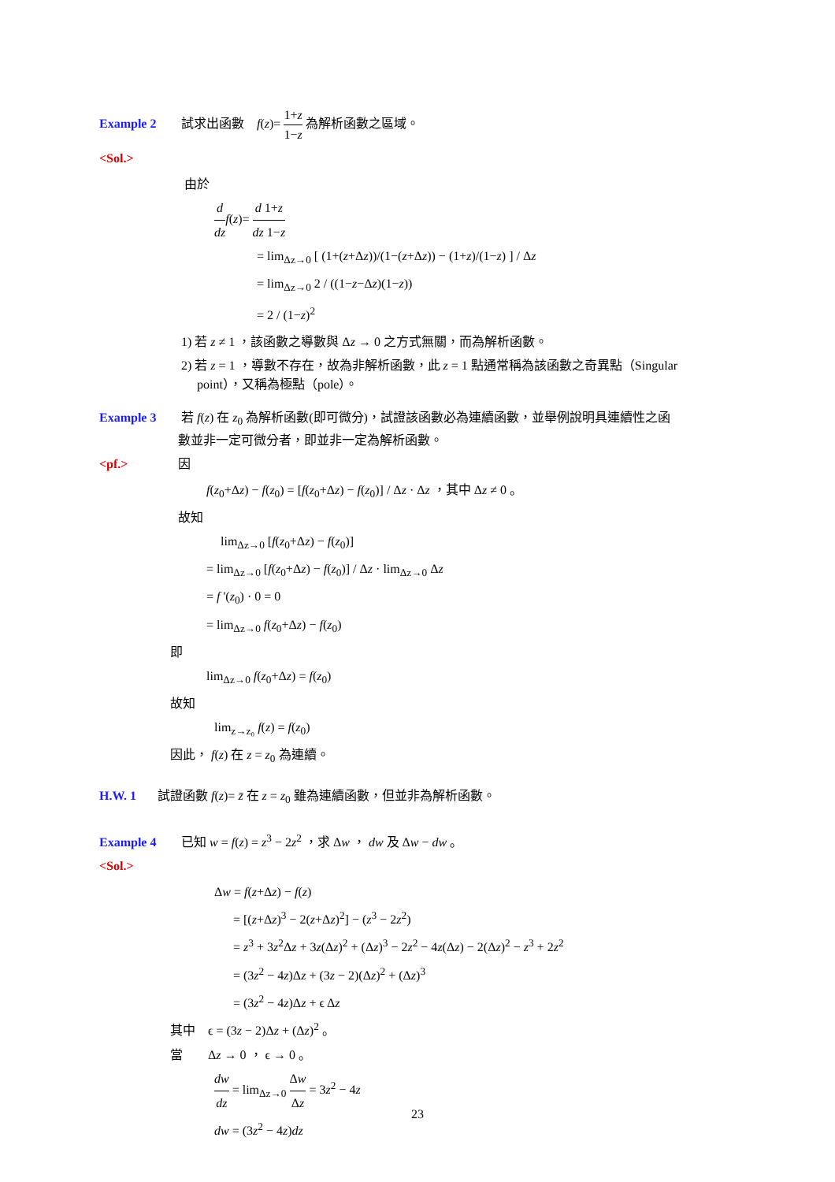Example 2 試求出函數 f(z)= 1+z 1−z 為解析函數之區域。
<Sol.>
由於
d dz f(z)= d 1+z dz 1−z
= lim<sub>Δz→0</sub> [ (1+(z+Δz))/(1−(z+Δz)) − (1+z)/(1−z) ] / Δz
= lim<sub>Δz→0</sub> 2 / ((1−z−Δz)(1−z))
= 2 / (1−z)<sup>2</sup>
1) 若 z ≠ 1 ，該函數之導數與 Δz → 0 之方式無關，而為解析函數。
2) 若 z = 1 ，導數不存在，故為非解析函數，此 z = 1 點通常稱為該函數之奇異點（Singular
point），又稱為極點（pole）。
Example 3 若 f(z) 在 z<sub>0</sub> 為解析函數(即可微分)，試證該函數必為連續函數，並舉例說明具連續性之函
數並非一定可微分者，即並非一定為解析函數。
<pf.> 因
f(z<sub>0</sub>+Δz) − f(z<sub>0</sub>) = [f(z<sub>0</sub>+Δz) − f(z<sub>0</sub>)] / Δz · Δz ，其中 Δz ≠ 0 。
故知
lim<sub>Δz→0</sub> [f(z<sub>0</sub>+Δz) − f(z<sub>0</sub>)]
= lim<sub>Δz→0</sub> [f(z<sub>0</sub>+Δz) − f(z<sub>0</sub>)] / Δz · lim<sub>Δz→0</sub> Δz
= f '(z<sub>0</sub>) · 0 = 0
= lim<sub>Δz→0</sub> f(z<sub>0</sub>+Δz) − f(z<sub>0</sub>)
即
lim<sub>Δz→0</sub> f(z<sub>0</sub>+Δz) = f(z<sub>0</sub>)
故知
lim<sub>z→z₀</sub> f(z) = f(z<sub>0</sub>)
因此， f(z) 在 z = z<sub>0</sub> 為連續。
H.W. 1 試證函數 f(z)= z̄ 在 z = z<sub>0</sub> 雖為連續函數，但並非為解析函數。
Example 4 已知 w = f(z) = z<sup>3</sup> − 2z<sup>2</sup> ，求 Δw ， dw 及 Δw − dw 。
<Sol.>
Δw = f(z+Δz) − f(z)
= [(z+Δz)<sup>3</sup> − 2(z+Δz)<sup>2</sup>] − (z<sup>3</sup> − 2z<sup>2</sup>)
= z<sup>3</sup> + 3z<sup>2</sup>Δz + 3z(Δz)<sup>2</sup> + (Δz)<sup>3</sup> − 2z<sup>2</sup> − 4z(Δz) − 2(Δz)<sup>2</sup> − z<sup>3</sup> + 2z<sup>2</sup>
= (3z<sup>2</sup> − 4z)Δz + (3z − 2)(Δz)<sup>2</sup> + (Δz)<sup>3</sup>
= (3z<sup>2</sup> − 4z)Δz + ϵ Δz
其中 ϵ = (3z − 2)Δz + (Δz)<sup>2</sup> 。
當 Δz → 0 ， ϵ → 0 。
dw dz = lim<sub>Δz→0</sub> Δw Δz = 3z<sup>2</sup> − 4z
dw = (3z<sup>2</sup> − 4z)dz
23